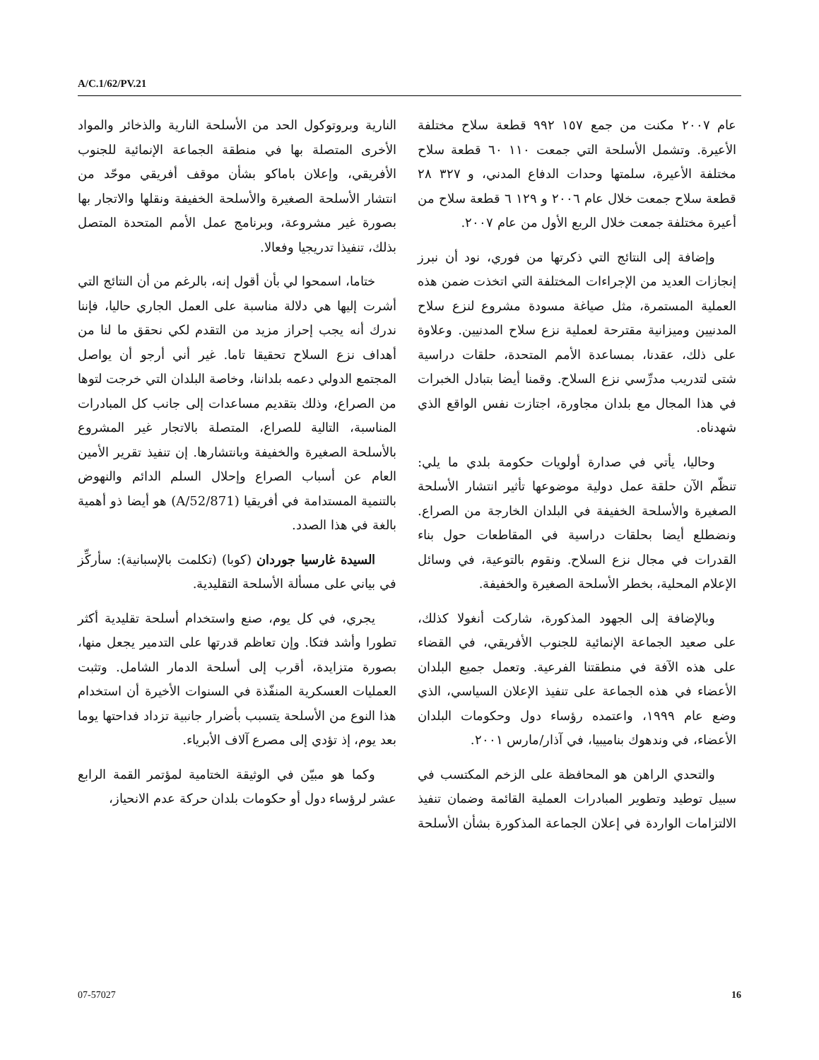A/C.1/62/PV.21
عام ٢٠٠٧ مكنت من جمع ١٥٧ ٩٩٢ قطعة سلاح مختلفة الأعيرة. وتشمل الأسلحة التي جمعت ١١٠ ٦٠ قطعة سلاح مختلفة الأعيرة، سلمتها وحدات الدفاع المدني، و ٣٢٧ ٢٨ قطعة سلاح جمعت خلال عام ٢٠٠٦ و ١٢٩ ٦ قطعة سلاح من أعيرة مختلفة جمعت خلال الربع الأول من عام ٢٠٠٧.
وإضافة إلى النتائج التي ذكرتها من فوري، نود أن نبرز إنجازات العديد من الإجراءات المختلفة التي اتخذت ضمن هذه العملية المستمرة، مثل صياغة مسودة مشروع لنزع سلاح المدنيين وميزانية مقترحة لعملية نزع سلاح المدنيين. وعلاوة على ذلك، عقدنا، بمساعدة الأمم المتحدة، حلقات دراسية شتى لتدريب مدرِّسي نزع السلاح. وقمنا أيضا بتبادل الخبرات في هذا المجال مع بلدان مجاورة، اجتازت نفس الواقع الذي شهدناه.
وحاليا، يأتي في صدارة أولويات حكومة بلدي ما يلي: تنظّم الآن حلقة عمل دولية موضوعها تأثير انتشار الأسلحة الصغيرة والأسلحة الخفيفة في البلدان الخارجة من الصراع. ونضطلع أيضا بحلقات دراسية في المقاطعات حول بناء القدرات في مجال نزع السلاح. ونقوم بالتوعية، في وسائل الإعلام المحلية، بخطر الأسلحة الصغيرة والخفيفة.
وبالإضافة إلى الجهود المذكورة، شاركت أنغولا كذلك، على صعيد الجماعة الإنمائية للجنوب الأفريقي، في القضاء على هذه الآفة في منطقتنا الفرعية. وتعمل جميع البلدان الأعضاء في هذه الجماعة على تنفيذ الإعلان السياسي، الذي وضع عام ١٩٩٩، واعتمده رؤساء دول وحكومات البلدان الأعضاء، في وندهوك بناميبيا، في آذار/مارس ٢٠٠١.
والتحدي الراهن هو المحافظة على الزخم المكتسب في سبيل توطيد وتطوير المبادرات العملية القائمة وضمان تنفيذ الالتزامات الواردة في إعلان الجماعة المذكورة بشأن الأسلحة النارية وبروتوكول الحد من الأسلحة النارية والذخائر والمواد الأخرى المتصلة بها في منطقة الجماعة الإنمائية للجنوب الأفريقي، وإعلان باماكو بشأن موقف أفريقي موحّد من انتشار الأسلحة الصغيرة والأسلحة الخفيفة ونقلها والاتجار بها بصورة غير مشروعة، وبرنامج عمل الأمم المتحدة المتصل بذلك، تنفيذا تدريجيا وفعالا.
ختاما، اسمحوا لي بأن أقول إنه، بالرغم من أن النتائج التي أشرت إليها هي دلالة مناسبة على العمل الجاري حاليا، فإننا ندرك أنه يجب إحراز مزيد من التقدم لكي نحقق ما لنا من أهداف نزع السلاح تحقيقا تاما. غير أني أرجو أن يواصل المجتمع الدولي دعمه بلداننا، وخاصة البلدان التي خرجت لتوها من الصراع، وذلك بتقديم مساعدات إلى جانب كل المبادرات المناسبة، التالية للصراع، المتصلة بالاتجار غير المشروع بالأسلحة الصغيرة والخفيفة وبانتشارها. إن تنفيذ تقرير الأمين العام عن أسباب الصراع وإحلال السلم الدائم والنهوض بالتنمية المستدامة في أفريقيا (A/52/871) هو أيضا ذو أهمية بالغة في هذا الصدد.
السيدة غارسيا جوردان (كوبا) (تكلمت بالإسبانية): سأركِّز في بياني على مسألة الأسلحة التقليدية.
يجري، في كل يوم، صنع واستخدام أسلحة تقليدية أكثر تطورا وأشد فتكا. وإن تعاظم قدرتها على التدمير يجعل منها، بصورة متزايدة، أقرب إلى أسلحة الدمار الشامل. وتثبت العمليات العسكرية المنفّذة في السنوات الأخيرة أن استخدام هذا النوع من الأسلحة يتسبب بأضرار جانبية تزداد فداحتها يوما بعد يوم، إذ تؤدي إلى مصرع آلاف الأبرياء.
وكما هو مبيّن في الوثيقة الختامية لمؤتمر القمة الرابع عشر لرؤساء دول أو حكومات بلدان حركة عدم الانحياز،
07-57027 16